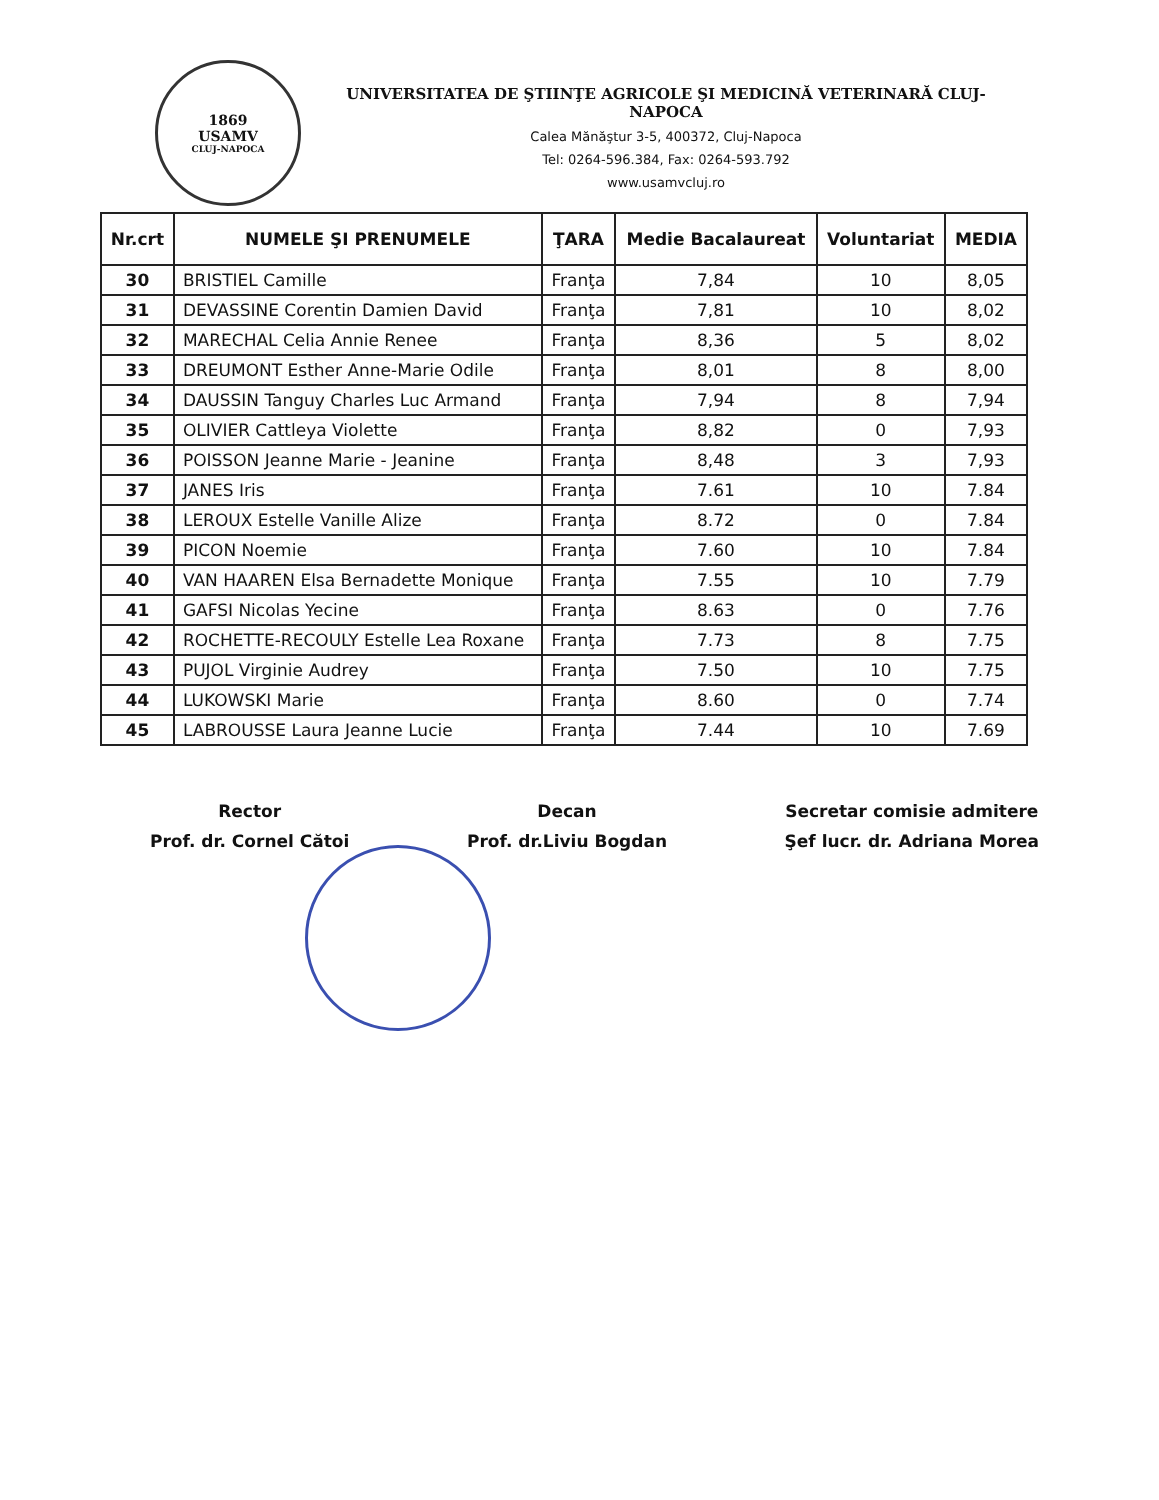1869
USAMV
CLUJ-NAPOCA
UNIVERSITATEA DE ŞTIINŢE AGRICOLE ŞI MEDICINĂ VETERINARĂ CLUJ-NAPOCA
Calea Mănăştur 3-5, 400372, Cluj-Napoca
Tel: 0264-596.384, Fax: 0264-593.792
www.usamvcluj.ro
| Nr.crt | NUMELE ŞI PRENUMELE | ŢARA | Medie Bacalaureat | Voluntariat | MEDIA |
| --- | --- | --- | --- | --- | --- |
| 30 | BRISTIEL Camille | Franţa | 7,84 | 10 | 8,05 |
| 31 | DEVASSINE Corentin Damien David | Franţa | 7,81 | 10 | 8,02 |
| 32 | MARECHAL Celia Annie Renee | Franţa | 8,36 | 5 | 8,02 |
| 33 | DREUMONT Esther Anne-Marie Odile | Franţa | 8,01 | 8 | 8,00 |
| 34 | DAUSSIN Tanguy Charles Luc Armand | Franţa | 7,94 | 8 | 7,94 |
| 35 | OLIVIER Cattleya Violette | Franţa | 8,82 | 0 | 7,93 |
| 36 | POISSON Jeanne Marie - Jeanine | Franţa | 8,48 | 3 | 7,93 |
| 37 | JANES Iris | Franţa | 7.61 | 10 | 7.84 |
| 38 | LEROUX Estelle Vanille Alize | Franţa | 8.72 | 0 | 7.84 |
| 39 | PICON Noemie | Franţa | 7.60 | 10 | 7.84 |
| 40 | VAN HAAREN Elsa Bernadette Monique | Franţa | 7.55 | 10 | 7.79 |
| 41 | GAFSI Nicolas Yecine | Franţa | 8.63 | 0 | 7.76 |
| 42 | ROCHETTE-RECOULY Estelle Lea Roxane | Franţa | 7.73 | 8 | 7.75 |
| 43 | PUJOL Virginie Audrey | Franţa | 7.50 | 10 | 7.75 |
| 44 | LUKOWSKI Marie | Franţa | 8.60 | 0 | 7.74 |
| 45 | LABROUSSE Laura Jeanne Lucie | Franţa | 7.44 | 10 | 7.69 |
Rector
Prof. dr. Cornel Cătoi
Decan
Prof. dr.Liviu Bogdan
Secretar comisie admitere
Şef lucr. dr. Adriana Morea